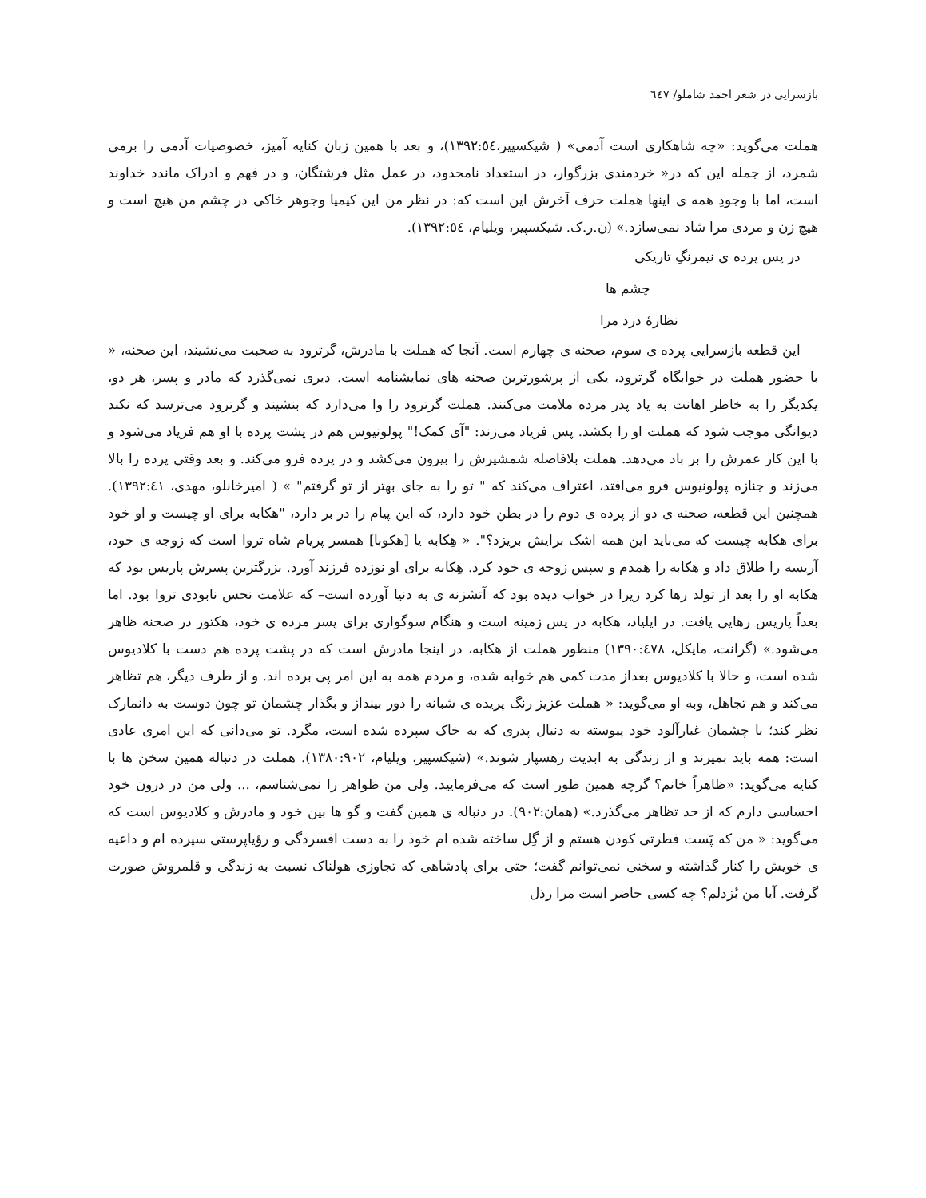بازسرایی در شعر احمد شاملو/ ٦٤٧
هملت می‌گوید: «چه شاهکاری است آدمی» ( شیکسپیر،١٣٩٢:٥٤)، و بعد با همین زبان کنایه آمیز، خصوصیات آدمی را برمی شمرد، از جمله این که در« خردمندی بزرگوار، در استعداد نامحدود، در عمل مثل فرشتگان، و در فهم و ادراک ماندد خداوند است، اما با وجودِ همه ی اینها هملت حرف آخرش این است که: در نظر من این کیمیا وجوهر خاکی در چشم من هیچ است و هیچ زن و مردی مرا شاد نمی‌سازد.» (ن.ر.ک. شیکسپیر، ویلیام، ١٣٩٢:٥٤).
در پس پرده ی نیمرنگِ تاریکی
چشم ها
نظارهٔ درد مرا
این قطعه بازسرایی پرده ی سوم، صحنه ی چهارم است. آنجا که هملت با مادرش، گرترود به صحبت می‌نشیند، این صحنه، « با حضور هملت در خوابگاه گرترود، یکی از پرشورترین صحنه های نمایشنامه است. دیری نمی‌گذرد که مادر و پسر، هر دو، یکدیگر را به خاطر اهانت به یاد پدر مرده ملامت می‌کنند. هملت گرترود را وا می‌دارد که بنشیند و گرترود می‌ترسد که نکند دیوانگی موجب شود که هملت او را بکشد. پس فریاد می‌زند: "آی کمک!" پولونیوس هم در پشت پرده با او هم فریاد می‌شود و با این کار عمرش را بر باد می‌دهد. هملت بلافاصله شمشیرش را بیرون می‌کشد و در پرده فرو می‌کند. و بعد وقتی پرده را بالا می‌زند و جنازه پولونیوس فرو می‌افتد، اعتراف می‌کند که " تو را به جای بهتر از تو گرفتم" » ( امیرخانلو، مهدی، ١٣٩٢:٤١). همچنین این قطعه، صحنه ی دو از پرده ی دوم را در بطن خود دارد، که این پیام را در بر دارد، "هکابه برای او چیست و او خود برای هکابه چیست که می‌باید این همه اشک برایش بریزد؟". « هِکابه یا [هکوبا] همسر پریام شاه تروا است که زوجه ی خود، آریسه را طلاق داد و هکابه را همدم و سپس زوجه ی خود کرد. هِکابه برای او نوزده فرزند آورد. بزرگترین پسرش پاریس بود که هکابه او را بعد از تولد رها کرد زیرا در خواب دیده بود که آتشزنه ی به دنیا آورده است– که علامت نحس نابودی تروا بود. اما بعداً پاریس رهایی یافت. در ایلیاد، هکابه در پس زمینه است و هنگام سوگواری برای پسر مرده ی خود، هکتور در صحنه ظاهر می‌شود.» (گرانت، مایکل، ١٣٩٠:٤٧٨) منظور هملت از هکابه، در اینجا مادرش است که در پشت پرده هم دست با کلادیوس شده است، و حالا با کلادیوس بعداز مدت کمی هم خوابه شده، و مردم همه به این امر پی برده اند. و از طرف دیگر، هم تظاهر می‌کند و هم تجاهل، وبه او می‌گوید: « هملت عزیز رنگ پریده ی شبانه را دور بینداز و بگذار چشمان تو چون دوست به دانمارک نظر کند؛ با چشمان غبارآلود خود پیوسته به دنبال پدری که به خاک سپرده شده است، مگرد. تو می‌دانی که این امری عادی است: همه باید بمیرند و از زندگی به ابدیت رهسپار شوند.» (شیکسپیر، ویلیام، ١٣٨٠:٩٠٢). هملت در دنباله همین سخن ها با کنایه می‌گوید: «ظاهراً خانم؟ گرچه همین طور است که می‌فرمایید. ولی من ظواهر را نمی‌شناسم، ... ولی من در درون خود احساسی دارم که از حد تظاهر می‌گذرد.» (همان:٩٠٢). در دنباله ی همین گفت و گو ها بین خود و مادرش و کلادیوس است که می‌گوید: « من که پَست فطرتی کودن هستم و از گِل ساخته شده ام خود را به دست افسردگی و رؤیاپرستی سپرده ام و داعیه ی خویش را کنار گذاشته و سخنی نمی‌توانم گفت؛ حتی برای پادشاهی که تجاوزی هولناک نسبت به زندگی و قلمروش صورت گرفت. آیا من بُزدلم؟ چه کسی حاضر است مرا رذل